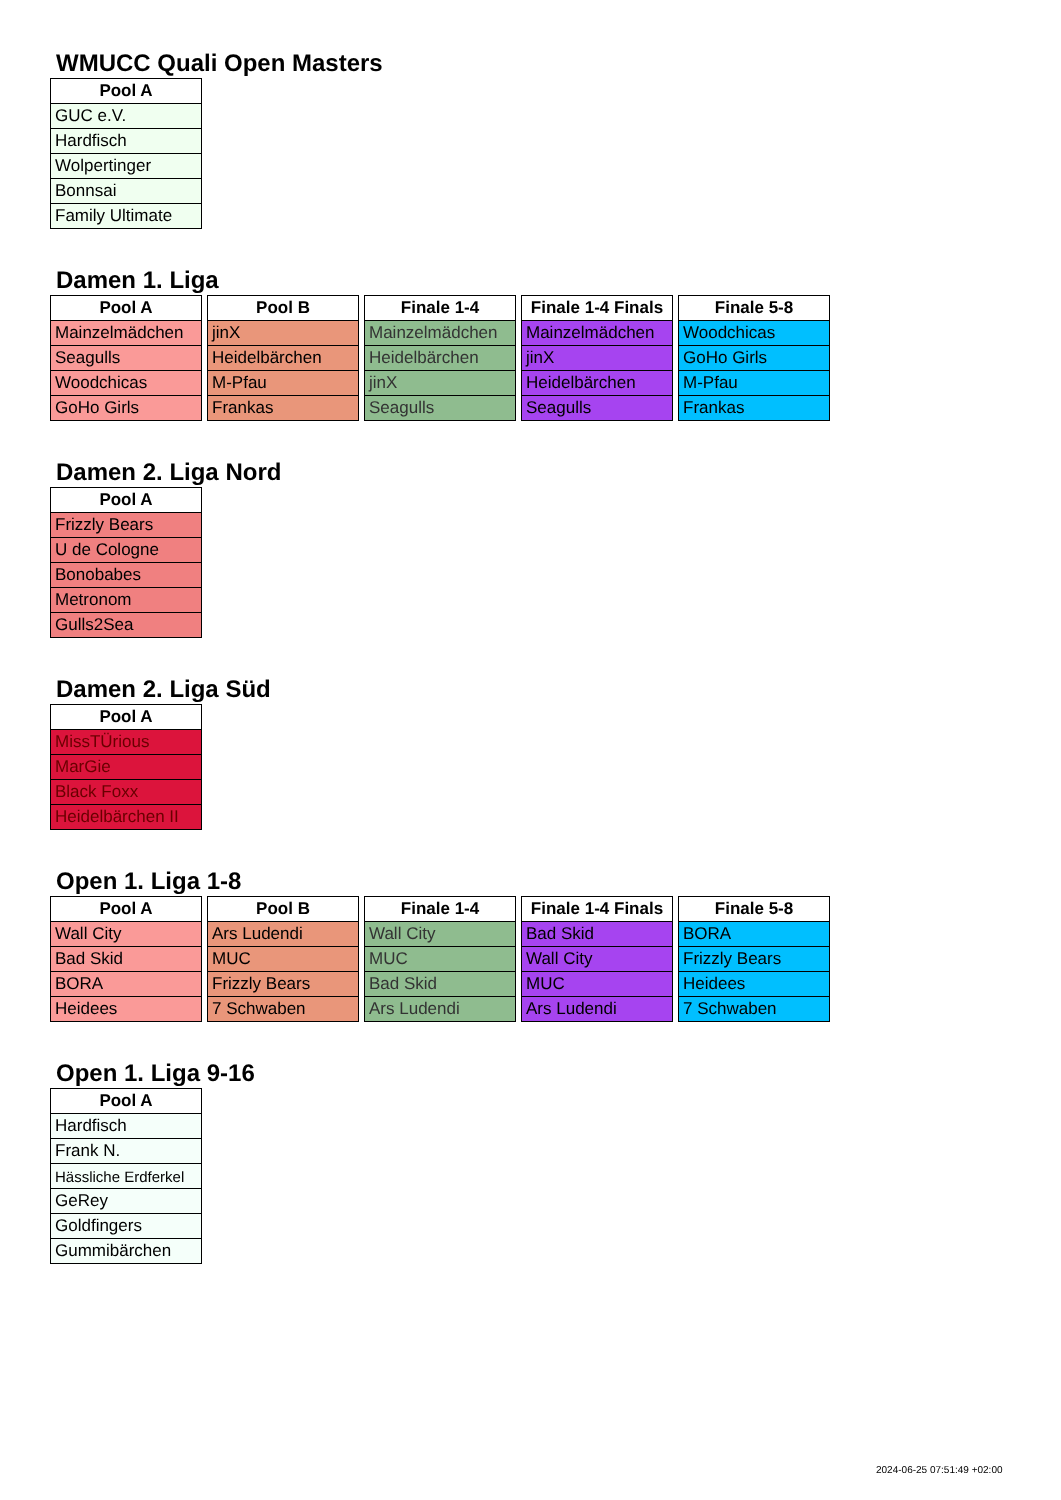WMUCC Quali Open Masters
| Pool A |
| --- |
| GUC e.V. |
| Hardfisch |
| Wolpertinger |
| Bonnsai |
| Family Ultimate |
Damen 1. Liga
| Pool A |
| --- |
| Mainzelmädchen |
| Seagulls |
| Woodchicas |
| GoHo Girls |
| Pool B |
| --- |
| jinX |
| Heidelbärchen |
| M-Pfau |
| Frankas |
| Finale 1-4 |
| --- |
| Mainzelmädchen |
| Heidelbärchen |
| jinX |
| Seagulls |
| Finale 1-4 Finals |
| --- |
| Mainzelmädchen |
| jinX |
| Heidelbärchen |
| Seagulls |
| Finale 5-8 |
| --- |
| Woodchicas |
| GoHo Girls |
| M-Pfau |
| Frankas |
Damen 2. Liga Nord
| Pool A |
| --- |
| Frizzly Bears |
| U de Cologne |
| Bonobabes |
| Metronom |
| Gulls2Sea |
Damen 2. Liga Süd
| Pool A |
| --- |
| MissTÜrious |
| MarGie |
| Black Foxx |
| Heidelbärchen II |
Open 1. Liga 1-8
| Pool A |
| --- |
| Wall City |
| Bad Skid |
| BORA |
| Heidees |
| Pool B |
| --- |
| Ars Ludendi |
| MUC |
| Frizzly Bears |
| 7 Schwaben |
| Finale 1-4 |
| --- |
| Wall City |
| MUC |
| Bad Skid |
| Ars Ludendi |
| Finale 1-4 Finals |
| --- |
| Bad Skid |
| Wall City |
| MUC |
| Ars Ludendi |
| Finale 5-8 |
| --- |
| BORA |
| Frizzly Bears |
| Heidees |
| 7 Schwaben |
Open 1. Liga 9-16
| Pool A |
| --- |
| Hardfisch |
| Frank N. |
| Hässliche Erdferkel |
| GeRey |
| Goldfingers |
| Gummibärchen |
2024-06-25 07:51:49 +02:00